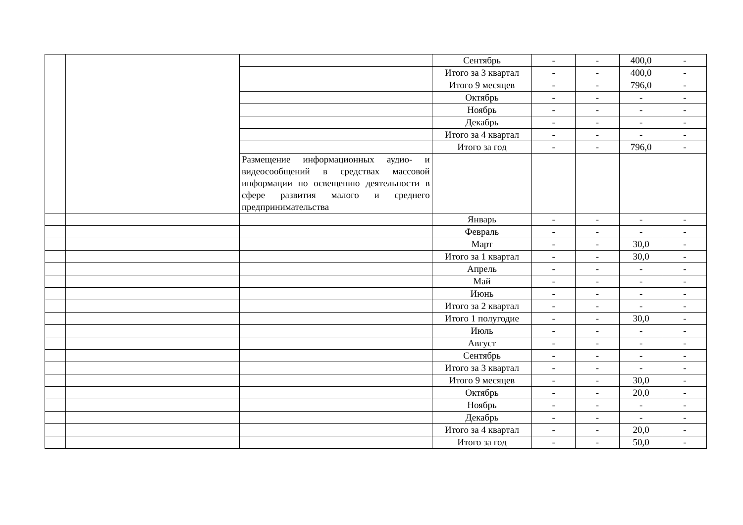| | | | Сентябрь | - | - | 400,0 | - |
| | | | Итого за 3 квартал | - | - | 400,0 | - |
| | | | Итого 9 месяцев | - | - | 796,0 | - |
| | | | Октябрь | - | - | - | - |
| | | | Ноябрь | - | - | - | - |
| | | | Декабрь | - | - | - | - |
| | | | Итого за 4 квартал | - | - | - | - |
| | | | Итого за год | - | - | 796,0 | - |
| | | Размещение информационных аудио- и видеосообщений в средствах массовой информации по освещению деятельности в сфере развития малого и среднего предпринимательства | | | | | |
| | | | Январь | - | - | - | - |
| | | | Февраль | - | - | - | - |
| | | | Март | - | - | 30,0 | - |
| | | | Итого за 1 квартал | - | - | 30,0 | - |
| | | | Апрель | - | - | - | - |
| | | | Май | - | - | - | - |
| | | | Июнь | - | - | - | - |
| | | | Итого за 2 квартал | - | - | - | - |
| | | | Итого 1 полугодие | - | - | 30,0 | - |
| | | | Июль | - | - | - | - |
| | | | Август | - | - | - | - |
| | | | Сентябрь | - | - | - | - |
| | | | Итого за 3 квартал | - | - | - | - |
| | | | Итого 9 месяцев | - | - | 30,0 | - |
| | | | Октябрь | - | - | 20,0 | - |
| | | | Ноябрь | - | - | - | - |
| | | | Декабрь | - | - | - | - |
| | | | Итого за 4 квартал | - | - | 20,0 | - |
| | | | Итого за год | - | - | 50,0 | - |